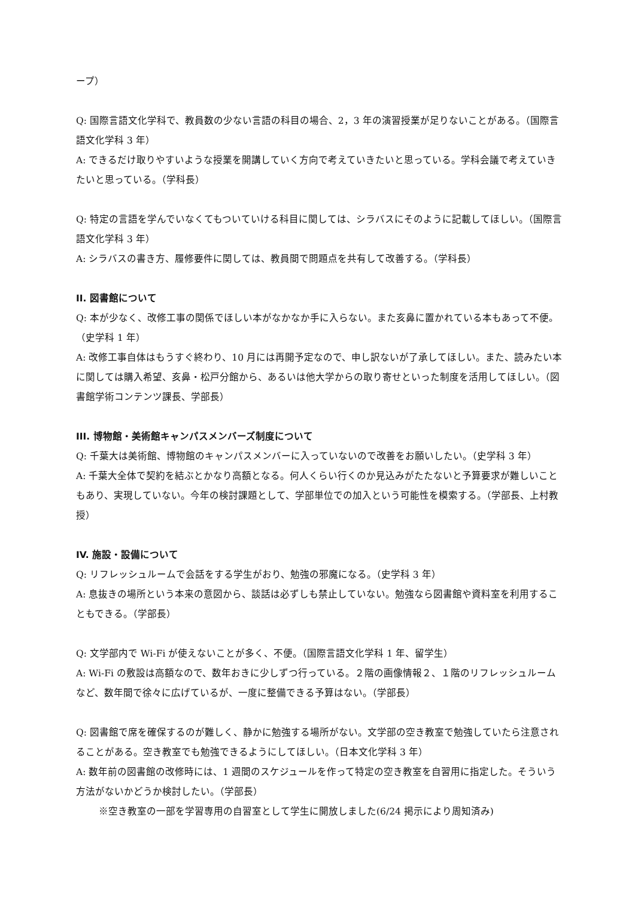ープ）
Q: 国際言語文化学科で、教員数の少ない言語の科目の場合、2，3 年の演習授業が足りないことがある。（国際言語文化学科 3 年）
A: できるだけ取りやすいような授業を開講していく方向で考えていきたいと思っている。学科会議で考えていきたいと思っている。（学科長）
Q: 特定の言語を学んでいなくてもついていける科目に関しては、シラバスにそのように記載してほしい。（国際言語文化学科 3 年）
A: シラバスの書き方、履修要件に関しては、教員間で問題点を共有して改善する。（学科長）
II. 図書館について
Q: 本が少なく、改修工事の関係でほしい本がなかなか手に入らない。また亥鼻に置かれている本もあって不便。（史学科 1 年）
A: 改修工事自体はもうすぐ終わり、10 月には再開予定なので、申し訳ないが了承してほしい。また、読みたい本に関しては購入希望、亥鼻・松戸分館から、あるいは他大学からの取り寄せといった制度を活用してほしい。（図書館学術コンテンツ課長、学部長）
III. 博物館・美術館キャンパスメンバーズ制度について
Q: 千葉大は美術館、博物館のキャンパスメンバーに入っていないので改善をお願いしたい。（史学科 3 年）
A: 千葉大全体で契約を結ぶとかなり高額となる。何人くらい行くのか見込みがたたないと予算要求が難しいこともあり、実現していない。今年の検討課題として、学部単位での加入という可能性を模索する。（学部長、上村教授）
IV. 施設・設備について
Q: リフレッシュルームで会話をする学生がおり、勉強の邪魔になる。（史学科 3 年）
A: 息抜きの場所という本来の意図から、談話は必ずしも禁止していない。勉強なら図書館や資料室を利用することもできる。（学部長）
Q: 文学部内で Wi-Fi が使えないことが多く、不便。（国際言語文化学科 1 年、留学生）
A: Wi-Fi の敷設は高額なので、数年おきに少しずつ行っている。２階の画像情報２、１階のリフレッシュルームなど、数年間で徐々に広げているが、一度に整備できる予算はない。（学部長）
Q: 図書館で席を確保するのが難しく、静かに勉強する場所がない。文学部の空き教室で勉強していたら注意されることがある。空き教室でも勉強できるようにしてほしい。（日本文化学科 3 年）
A: 数年前の図書館の改修時には、1 週間のスケジュールを作って特定の空き教室を自習用に指定した。そういう方法がないかどうか検討したい。（学部長）
※空き教室の一部を学習専用の自習室として学生に開放しました(6/24 掲示により周知済み)